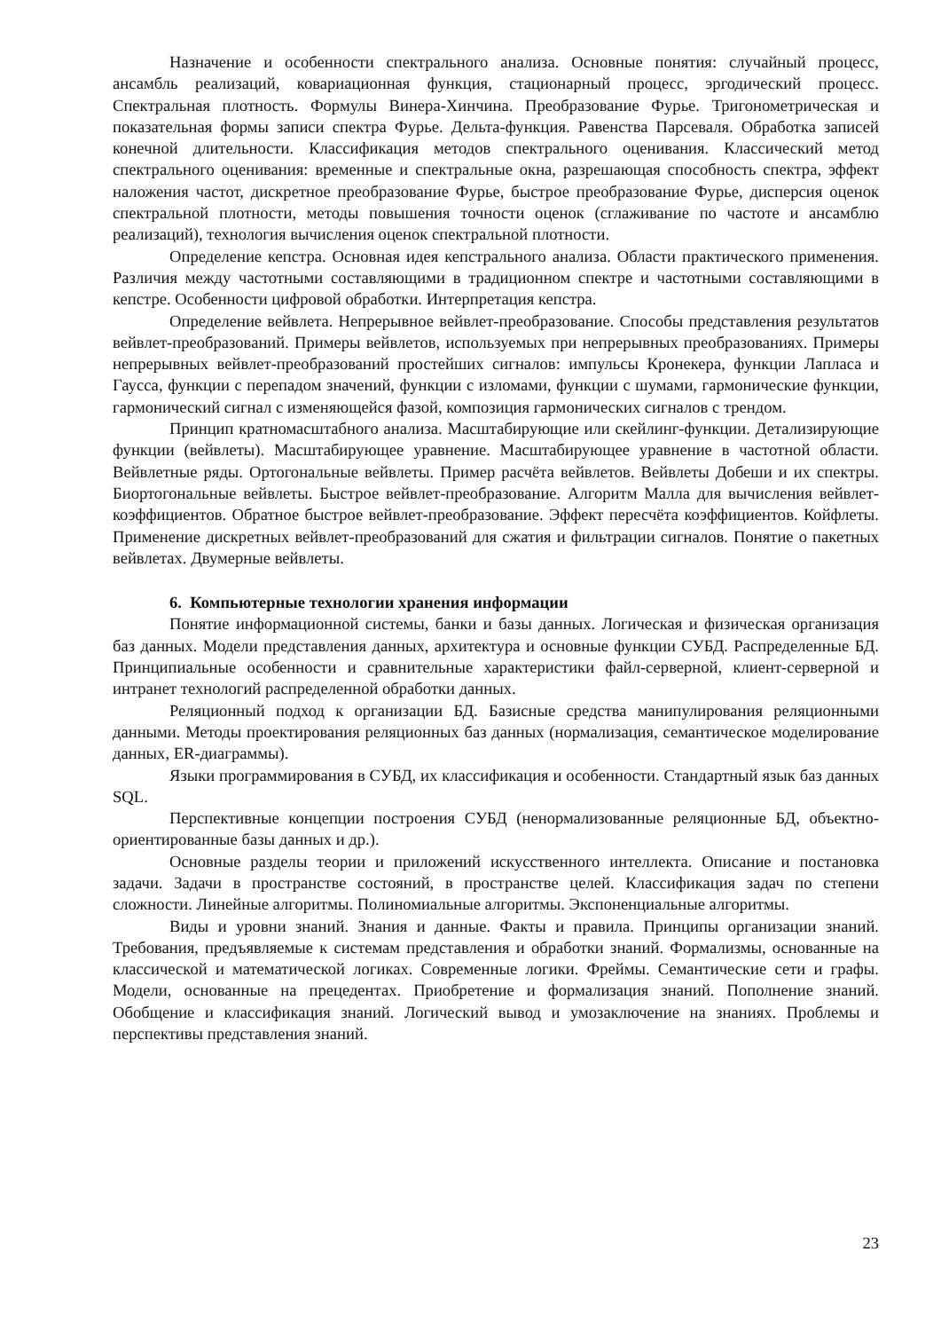Назначение и особенности спектрального анализа. Основные понятия: случайный процесс, ансамбль реализаций, ковариационная функция, стационарный процесс, эргодический процесс. Спектральная плотность. Формулы Винера-Хинчина. Преобразование Фурье. Тригонометрическая и показательная формы записи спектра Фурье. Дельта-функция. Равенства Парсеваля. Обработка записей конечной длительности. Классификация методов спектрального оценивания. Классический метод спектрального оценивания: временные и спектральные окна, разрешающая способность спектра, эффект наложения частот, дискретное преобразование Фурье, быстрое преобразование Фурье, дисперсия оценок спектральной плотности, методы повышения точности оценок (сглаживание по частоте и ансамблю реализаций), технология вычисления оценок спектральной плотности.
Определение кепстра. Основная идея кепстрального анализа. Области практического применения. Различия между частотными составляющими в традиционном спектре и частотными составляющими в кепстре. Особенности цифровой обработки. Интерпретация кепстра.
Определение вейвлета. Непрерывное вейвлет-преобразование. Способы представления результатов вейвлет-преобразований. Примеры вейвлетов, используемых при непрерывных преобразованиях. Примеры непрерывных вейвлет-преобразований простейших сигналов: импульсы Кронекера, функции Лапласа и Гаусса, функции с перепадом значений, функции с изломами, функции с шумами, гармонические функции, гармонический сигнал с изменяющейся фазой, композиция гармонических сигналов с трендом.
Принцип кратномасштабного анализа. Масштабирующие или скейлинг-функции. Детализирующие функции (вейвлеты). Масштабирующее уравнение. Масштабирующее уравнение в частотной области. Вейвлетные ряды. Ортогональные вейвлеты. Пример расчёта вейвлетов. Вейвлеты Добеши и их спектры. Биортогональные вейвлеты. Быстрое вейвлет-преобразование. Алгоритм Малла для вычисления вейвлет-коэффициентов. Обратное быстрое вейвлет-преобразование. Эффект пересчёта коэффициентов. Койфлеты. Применение дискретных вейвлет-преобразований для сжатия и фильтрации сигналов. Понятие о пакетных вейвлетах. Двумерные вейвлеты.
6. Компьютерные технологии хранения информации
Понятие информационной системы, банки и базы данных. Логическая и физическая организация баз данных. Модели представления данных, архитектура и основные функции СУБД. Распределенные БД. Принципиальные особенности и сравнительные характеристики файл-серверной, клиент-серверной и интранет технологий распределенной обработки данных.
Реляционный подход к организации БД. Базисные средства манипулирования реляционными данными. Методы проектирования реляционных баз данных (нормализация, семантическое моделирование данных, ER-диаграммы).
Языки программирования в СУБД, их классификация и особенности. Стандартный язык баз данных SQL.
Перспективные концепции построения СУБД (ненормализованные реляционные БД, объектно-ориентированные базы данных и др.).
Основные разделы теории и приложений искусственного интеллекта. Описание и постановка задачи. Задачи в пространстве состояний, в пространстве целей. Классификация задач по степени сложности. Линейные алгоритмы. Полиномиальные алгоритмы. Экспоненциальные алгоритмы.
Виды и уровни знаний. Знания и данные. Факты и правила. Принципы организации знаний. Требования, предъявляемые к системам представления и обработки знаний. Формализмы, основанные на классической и математической логиках. Современные логики. Фреймы. Семантические сети и графы. Модели, основанные на прецедентах. Приобретение и формализация знаний. Пополнение знаний. Обобщение и классификация знаний. Логический вывод и умозаключение на знаниях. Проблемы и перспективы представления знаний.
23